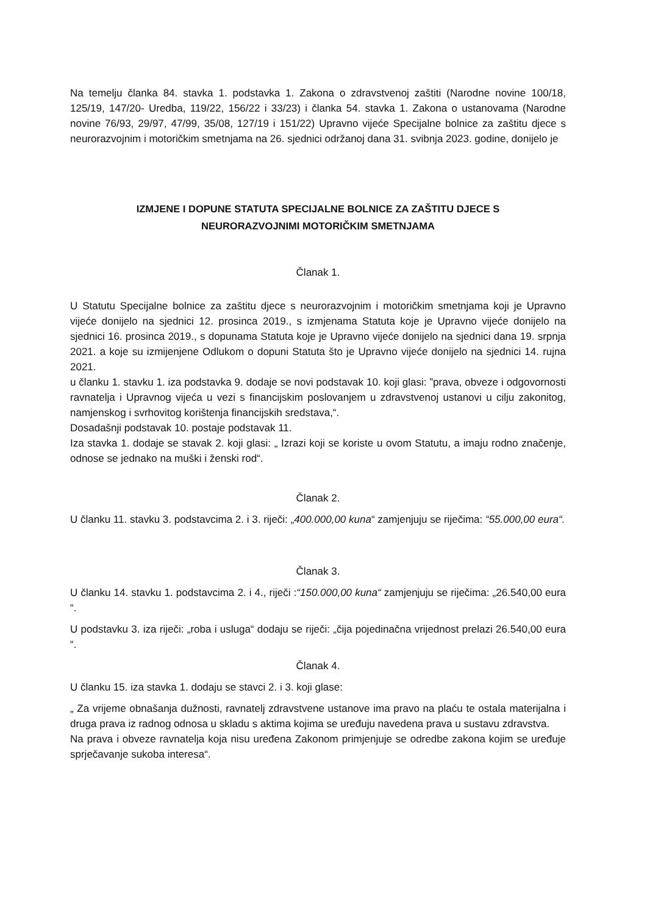Na temelju članka 84. stavka 1. podstavka 1. Zakona o zdravstvenoj zaštiti (Narodne novine 100/18, 125/19, 147/20- Uredba, 119/22, 156/22 i 33/23) i članka 54. stavka 1. Zakona o ustanovama (Narodne novine 76/93, 29/97, 47/99, 35/08, 127/19 i 151/22) Upravno vijeće Specijalne bolnice za zaštitu djece s neurorazvojnim i motoričkim smetnjama na 26. sjednici održanoj dana 31. svibnja 2023. godine, donijelo je
IZMJENE I DOPUNE STATUTA SPECIJALNE BOLNICE ZA ZAŠTITU DJECE S
NEURORAZVOJNIMI MOTORIČKIM SMETNJAMA
Članak 1.
U Statutu Specijalne bolnice za zaštitu djece s neurorazvojnim i motoričkim smetnjama koji je Upravno vijeće donijelo na sjednici 12. prosinca 2019., s izmjenama Statuta koje je Upravno vijeće donijelo na sjednici 16. prosinca 2019., s dopunama Statuta koje je Upravno vijeće donijelo na sjednici dana 19. srpnja 2021. a koje su izmijenjene Odlukom o dopuni Statuta što je Upravno vijeće donijelo na sjednici 14. rujna 2021.
u članku 1. stavku 1. iza podstavka 9. dodaje se novi podstavak 10. koji glasi: ”prava, obveze i odgovornosti ravnatelja i Upravnog vijeća u vezi s financijskim poslovanjem u zdravstvenoj ustanovi u cilju zakonitog, namjenskog i svrhovitog korištenja financijskih sredstava,“.
Dosadašnji podstavak 10. postaje podstavak 11.
Iza stavka 1. dodaje se stavak 2. koji glasi: „ Izrazi koji se koriste u ovom Statutu, a imaju rodno značenje, odnose se jednako na muški i ženski rod“.
Članak 2.
U članku 11. stavku 3. podstavcima 2. i 3. riječi: „400.000,00 kuna“ zamjenjuju se riječima: “55.000,00 eura“.
Članak 3.
U članku 14. stavku 1. podstavcima 2. i 4., riječi :“150.000,00 kuna“ zamjenjuju se riječima: „26.540,00 eura “.
U podstavku 3. iza riječi: „roba i usluga“ dodaju se riječi: „čija pojedinačna vrijednost prelazi 26.540,00 eura “.
Članak 4.
U članku 15. iza stavka 1. dodaju se stavci 2. i 3. koji glase:
„ Za vrijeme obnašanja dužnosti, ravnatelj zdravstvene ustanove ima pravo na plaću te ostala materijalna i druga prava iz radnog odnosa u skladu s aktima kojima se uređuju navedena prava u sustavu zdravstva.
Na prava i obveze ravnatelja koja nisu uređena Zakonom primjenjuje se odredbe zakona kojim se uređuje sprječavanje sukoba interesa“.